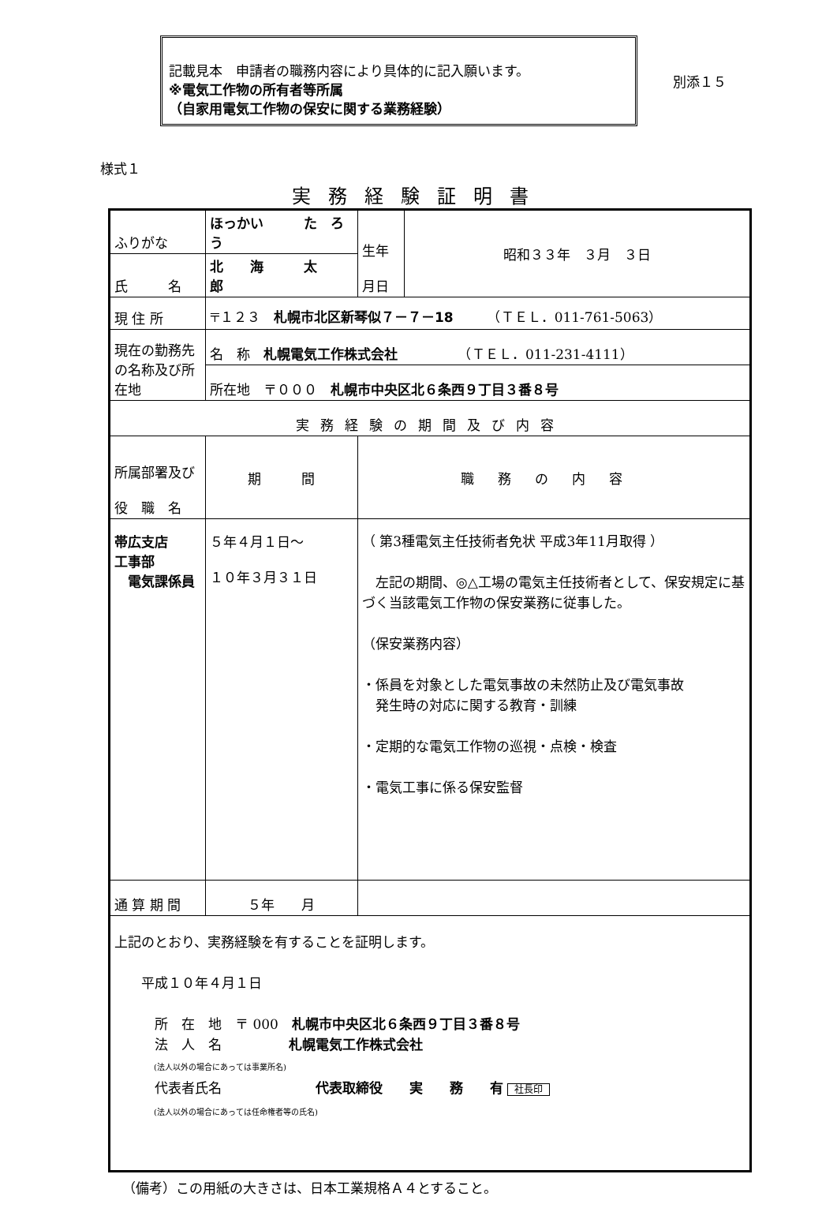記載見本　申請者の職務内容により具体的に記入願います。
※電気工作物の所有者等所属
（自家用電気工作物の保安に関する業務経験）
別添１５
様式１
実務経験証明書
| ふりがな | ほっかい た ろう | | 生年 月日 | 昭和３３年 ３月 ３日 |
| 氏 名 | 北 海 太 郎 | | | |
| 現 住 所 | 〒１２３ 札幌市北区新琴似７－７－18 （ＴＥＬ．011-761-5063） | | | |
| 現在の勤務先の名称及び所在地 | 名 称 札幌電気工作株式会社 （ＴＥＬ．011-231-4111） | | | |
| | 所在地 〒０００ 札幌市中央区北６条西９丁目３番８号 | | | |
| 実務経験の期間及び内容 | | | | |
| 所属部署及び 役 職 名 | 期 間 | 職務の内容 | | |
| 帯広支店 工事部 電気課係員 | ５年４月１日～ １０年３月３１日 | （ 第3種電気主任技術者免状 平成3年11月取得 ） 左記の期間、◎△工場の電気主任技術者として、保安規定に基づく当該電気工作物の保安業務に従事した。 （保安業務内容） ・係員を対象とした電気事故の未然防止及び電気事故 発生時の対応に関する教育・訓練 ・定期的な電気工作物の巡視・点検・検査 ・電気工事に係る保安監督 | | |
| 通 算 期 間 | ５年 月 | | | |
| 上記のとおり、実務経験を有することを証明します。 平成１０年４月１日 所 在 地 〒 000 札幌市中央区北６条西９丁目３番８号 法 人 名 札幌電気工作株式会社 (法人以外の場合にあっては事業所名) 代表者氏名 代表取締役 実 務 有 社長印 (法人以外の場合にあっては任命権者等の氏名) | | | | |
（備考）この用紙の大きさは、日本工業規格Ａ４とすること。